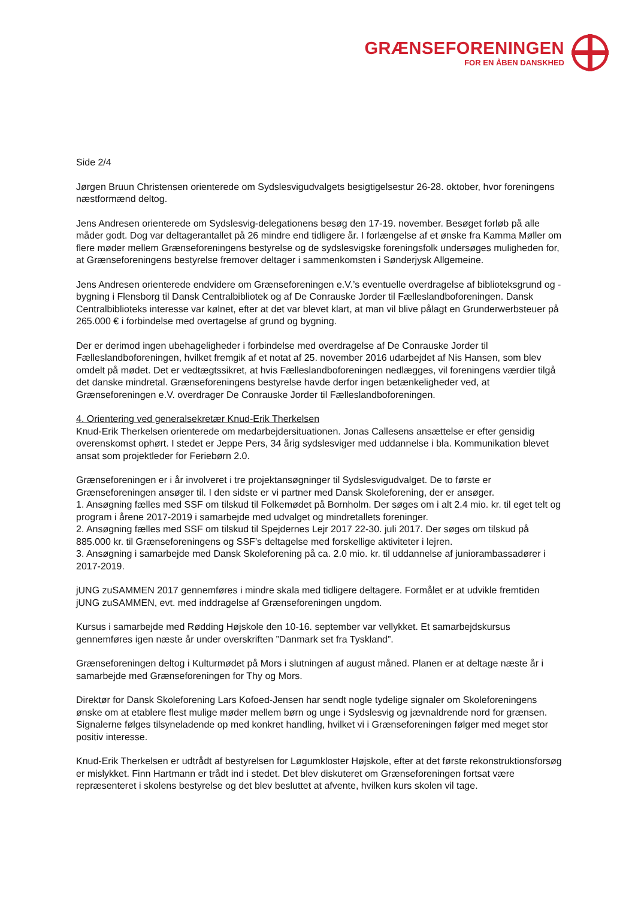GRÆNSEFORENINGEN
FOR EN ÅBEN DANSKHED
Side 2/4
Jørgen Bruun Christensen orienterede om Sydslesvigudvalgets besigtigelsestur 26-28. oktober, hvor foreningens næstformænd deltog.
Jens Andresen orienterede om Sydslesvig-delegationens besøg den 17-19. november. Besøget forløb på alle måder godt. Dog var deltagerantallet på 26 mindre end tidligere år. I forlængelse af et ønske fra Kamma Møller om flere møder mellem Grænseforeningens bestyrelse og de sydslesvigske foreningsfolk undersøges muligheden for, at Grænseforeningens bestyrelse fremover deltager i sammenkomsten i Sønderjysk Allgemeine.
Jens Andresen orienterede endvidere om Grænseforeningen e.V.’s eventuelle overdragelse af biblioteksgrund og -bygning i Flensborg til Dansk Centralbibliotek og af De Conrauske Jorder til Fælleslandboforeningen. Dansk Centralbiblioteks interesse var kølnet, efter at det var blevet klart, at man vil blive pålagt en Grunderwerbsteuer på 265.000 € i forbindelse med overtagelse af grund og bygning.
Der er derimod ingen ubehageligheder i forbindelse med overdragelse af De Conrauske Jorder til Fælleslandboforeningen, hvilket fremgik af et notat af 25. november 2016 udarbejdet af Nis Hansen, som blev omdelt på mødet. Det er vedtægtssikret, at hvis Fælleslandboforeningen nedlægges, vil foreningens værdier tilgå det danske mindretal. Grænseforeningens bestyrelse havde derfor ingen betænkeligheder ved, at Grænseforeningen e.V. overdrager De Conrauske Jorder til Fælleslandboforeningen.
4. Orientering ved generalsekretær Knud-Erik Therkelsen
Knud-Erik Therkelsen orienterede om medarbejdersituationen. Jonas Callesens ansættelse er efter gensidig overenskomst ophørt. I stedet er Jeppe Pers, 34 årig sydslesviger med uddannelse i bla. Kommunikation blevet ansat som projektleder for Feriebørn 2.0.
Grænseforeningen er i år involveret i tre projektansøgninger til Sydslesvigudvalget. De to første er Grænseforeningen ansøger til. I den sidste er vi partner med Dansk Skoleforening, der er ansøger.
1. Ansøgning fælles med SSF om tilskud til Folkemødet på Bornholm. Der søges om i alt 2.4 mio. kr. til eget telt og program i årene 2017-2019 i samarbejde med udvalget og mindretallets foreninger.
2. Ansøgning fælles med SSF om tilskud til Spejdernes Lejr 2017 22-30. juli 2017. Der søges om tilskud på 885.000 kr. til Grænseforeningens og SSF’s deltagelse med forskellige aktiviteter i lejren.
3. Ansøgning i samarbejde med Dansk Skoleforening på ca. 2.0 mio. kr. til uddannelse af juniorambassadører i 2017-2019.
jUNG zuSAMMEN 2017 gennemføres i mindre skala med tidligere deltagere. Formålet er at udvikle fremtiden jUNG zuSAMMEN, evt. med inddragelse af Grænseforeningen ungdom.
Kursus i samarbejde med Rødding Højskole den 10-16. september var vellykket. Et samarbejdskursus gennemføres igen næste år under overskriften ”Danmark set fra Tyskland”.
Grænseforeningen deltog i Kulturmødet på Mors i slutningen af august måned. Planen er at deltage næste år i samarbejde med Grænseforeningen for Thy og Mors.
Direktør for Dansk Skoleforening Lars Kofoed-Jensen har sendt nogle tydelige signaler om Skoleforeningens ønske om at etablere flest mulige møder mellem børn og unge i Sydslesvig og jævnaldrende nord for grænsen. Signalerne følges tilsyneladende op med konkret handling, hvilket vi i Grænseforeningen følger med meget stor positiv interesse.
Knud-Erik Therkelsen er udtrådt af bestyrelsen for Løgumkloster Højskole, efter at det første rekonstruktionsforsøg er mislykket. Finn Hartmann er trådt ind i stedet. Det blev diskuteret om Grænseforeningen fortsat være repræsenteret i skolens bestyrelse og det blev besluttet at afvente, hvilken kurs skolen vil tage.